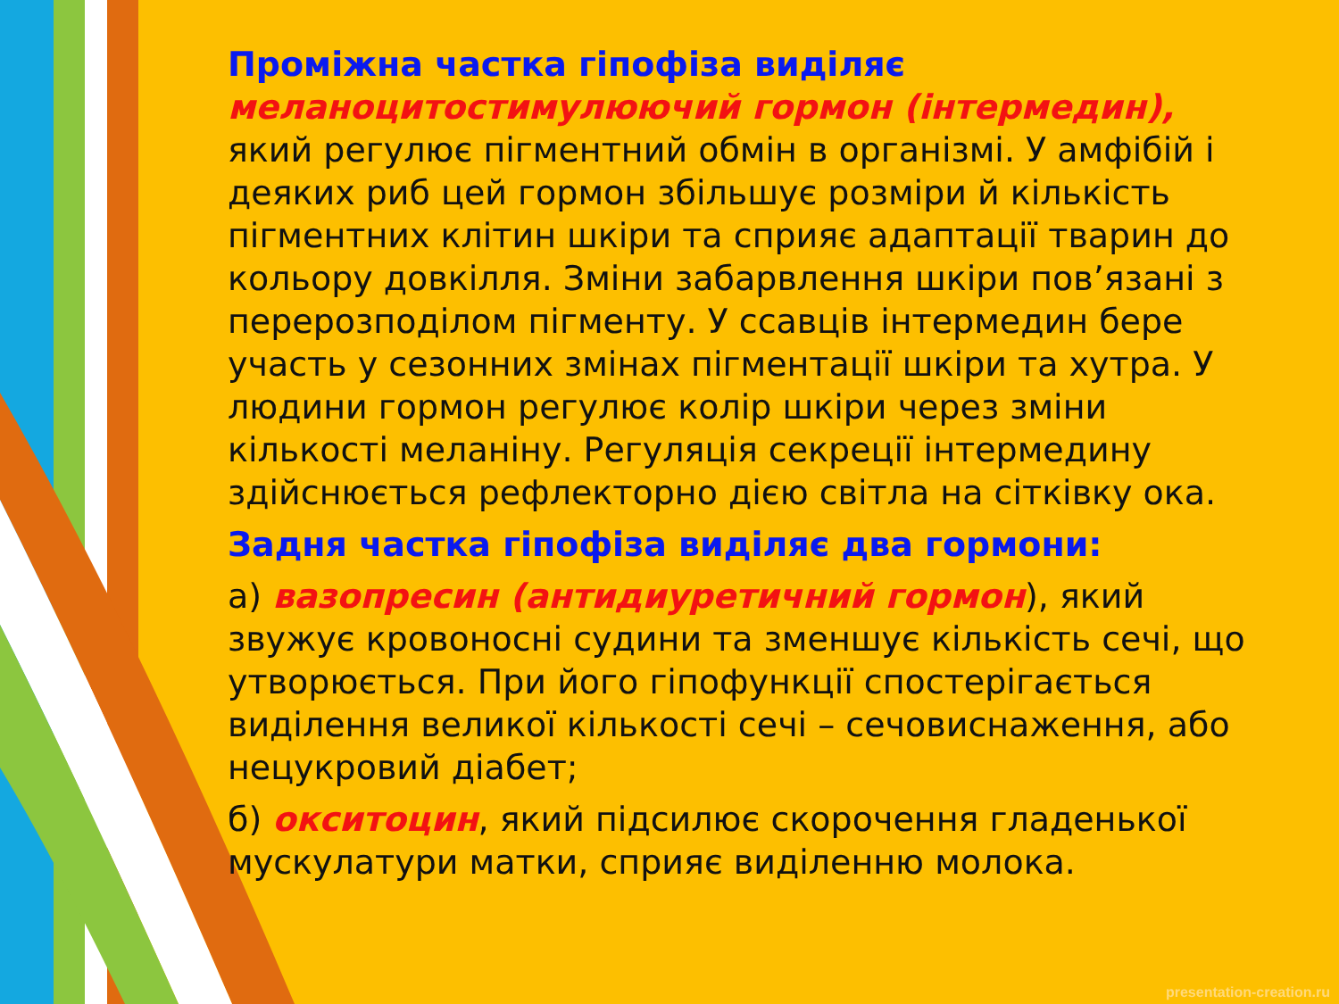Проміжна частка гіпофіза виділяє меланоцитостимулюючий гормон (інтермедин), який регулює пігментний обмін в організмі. У амфібій і деяких риб цей гормон збільшує розміри й кількість пігментних клітин шкіри та сприяє адаптації тварин до кольору довкілля. Зміни забарвлення шкіри пов’язані з перерозподілом пігменту. У ссавців інтермедин бере участь у сезонних змінах пігментації шкіри та хутра. У людини гормон регулює колір шкіри через зміни кількості меланіну. Регуляція секреції інтермедину здійснюється рефлекторно дією світла на сітківку ока.
Задня частка гіпофіза виділяє два гормони:
а) вазопресин (антидиуретичний гормон), який звужує кровоносні судини та зменшує кількість сечі, що утворюється. При його гіпофункції спостерігається виділення великої кількості сечі – сечовиснаження, або нецукровий діабет;
б) окситоцин, який підсилює скорочення гладенької мускулатури матки, сприяє виділенню молока.
presentation-creation.ru